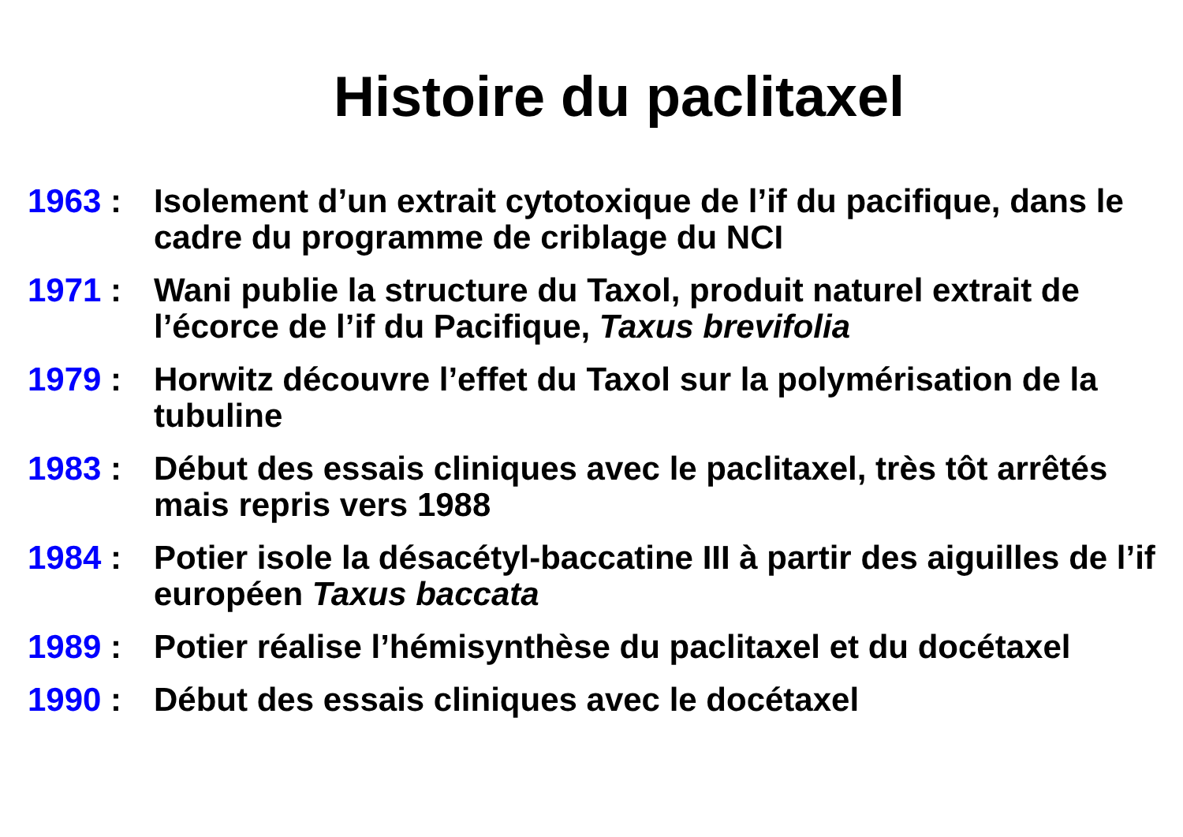Histoire du paclitaxel
1963 : Isolement d’un extrait cytotoxique de l’if du pacifique, dans le cadre du programme de criblage du NCI
1971 : Wani publie la structure du Taxol, produit naturel extrait de l’écorce de l’if du Pacifique, Taxus brevifolia
1979 : Horwitz découvre l’effet du Taxol sur la polymérisation de la tubuline
1983 : Début des essais cliniques avec le paclitaxel, très tôt arrêtés mais repris vers 1988
1984 : Potier isole la désacétyl-baccatine III à partir des aiguilles de l’if européen Taxus baccata
1989 : Potier réalise l’hémisynthèse du paclitaxel et du docétaxel
1990 : Début des essais cliniques avec le docétaxel